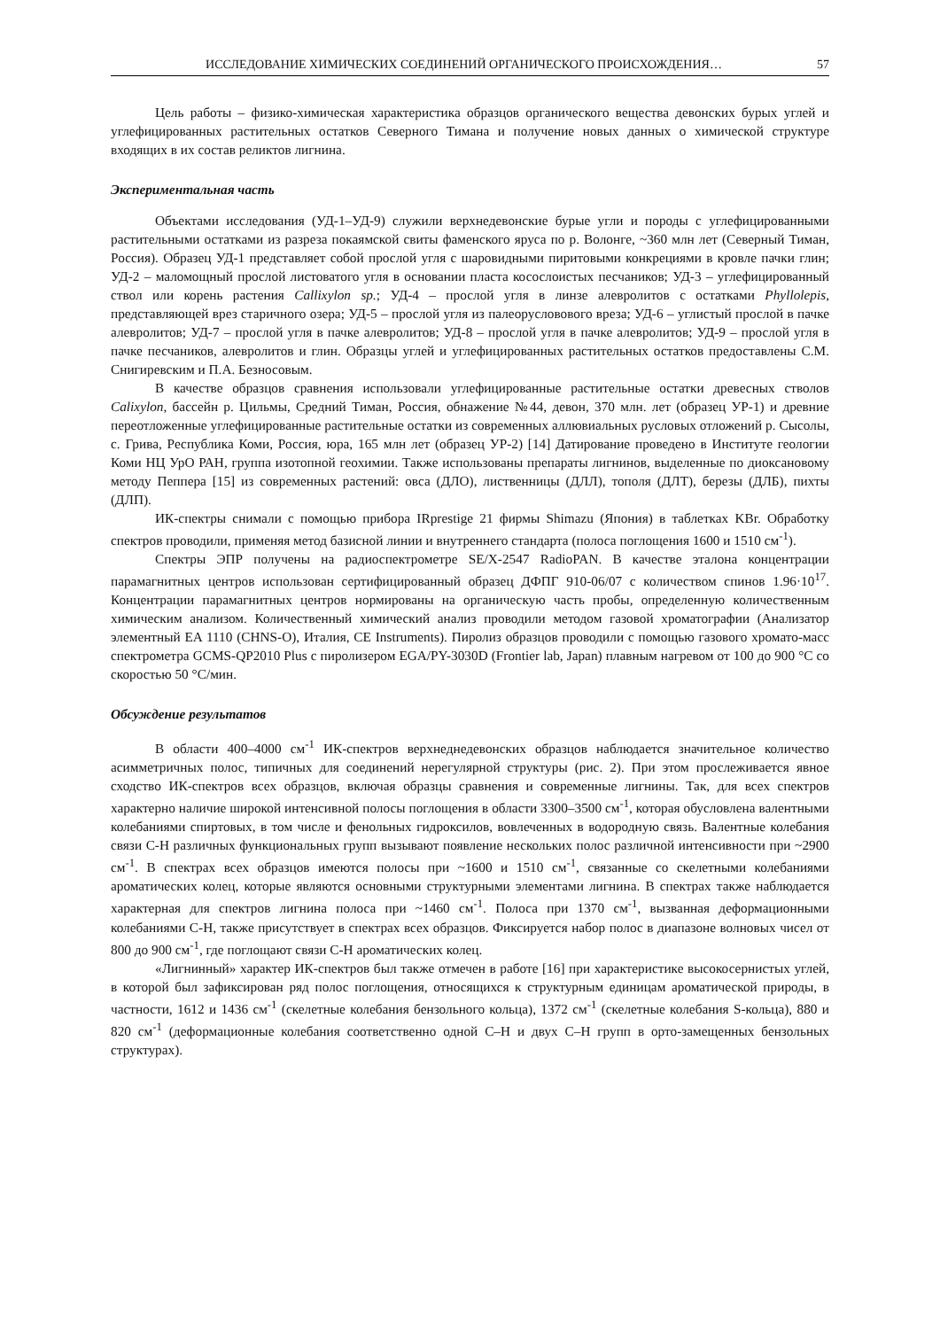ИССЛЕДОВАНИЕ ХИМИЧЕСКИХ СОЕДИНЕНИЙ ОРГАНИЧЕСКОГО ПРОИСХОЖДЕНИЯ… 57
Цель работы – физико-химическая характеристика образцов органического вещества девонских бурых углей и углефицированных растительных остатков Северного Тимана и получение новых данных о химической структуре входящих в их состав реликтов лигнина.
Экспериментальная часть
Объектами исследования (УД-1–УД-9) служили верхнедевонские бурые угли и породы с углефицированными растительными остатками из разреза покаямской свиты фаменского яруса по р. Волонге, ~360 млн лет (Северный Тиман, Россия). Образец УД-1 представляет собой прослой угля с шаровидными пиритовыми конкрециями в кровле пачки глин; УД-2 – маломощный прослой листоватого угля в основании пласта косослоистых песчаников; УД-3 – углефицированный ствол или корень растения Callixylon sp.; УД-4 – прослой угля в линзе алевролитов с остатками Phyllolepis, представляющей врез старичного озера; УД-5 – прослой угля из палеорусловового вреза; УД-6 – углистый прослой в пачке алевролитов; УД-7 – прослой угля в пачке алевролитов; УД-8 – прослой угля в пачке алевролитов; УД-9 – прослой угля в пачке песчаников, алевролитов и глин. Образцы углей и углефицированных растительных остатков предоставлены С.М. Снигиревским и П.А. Безносовым.
В качестве образцов сравнения использовали углефицированные растительные остатки древесных стволов Calixylon, бассейн р. Цильмы, Средний Тиман, Россия, обнажение №44, девон, 370 млн. лет (образец УР-1) и древние переотложенные углефицированные растительные остатки из современных аллювиальных русловых отложений р. Сысолы, с. Грива, Республика Коми, Россия, юра, 165 млн лет (образец УР-2) [14] Датирование проведено в Институте геологии Коми НЦ УрО РАН, группа изотопной геохимии. Также использованы препараты лигнинов, выделенные по диоксановому методу Пеппера [15] из современных растений: овса (ДЛО), лиственницы (ДЛЛ), тополя (ДЛТ), березы (ДЛБ), пихты (ДЛП).
ИК-спектры снимали с помощью прибора IRprestige 21 фирмы Shimazu (Япония) в таблетках KBr. Обработку спектров проводили, применяя метод базисной линии и внутреннего стандарта (полоса поглощения 1600 и 1510 см<sup>-1</sup>).
Спектры ЭПР получены на радиоспектрометре SE/X-2547 RadioPAN. В качестве эталона концентрации парамагнитных центров использован сертифицированный образец ДФПГ 910-06/07 с количеством спинов 1.96·10<sup>17</sup>. Концентрации парамагнитных центров нормированы на органическую часть пробы, определенную количественным химическим анализом. Количественный химический анализ проводили методом газовой хроматографии (Анализатор элементный EA 1110 (CHNS-O), Италия, CE Instruments). Пиролиз образцов проводили с помощью газового хромато-масс спектрометра GCMS-QP2010 Plus с пиролизером EGA/PY-3030D (Frontier lab, Japan) плавным нагревом от 100 до 900 °С со скоростью 50 °С/мин.
Обсуждение результатов
В области 400–4000 см<sup>-1</sup> ИК-спектров верхнеднедевонских образцов наблюдается значительное количество асимметричных полос, типичных для соединений нерегулярной структуры (рис. 2). При этом прослеживается явное сходство ИК-спектров всех образцов, включая образцы сравнения и современные лигнины. Так, для всех спектров характерно наличие широкой интенсивной полосы поглощения в области 3300–3500 см<sup>-1</sup>, которая обусловлена валентными колебаниями спиртовых, в том числе и фенольных гидроксилов, вовлеченных в водородную связь. Валентные колебания связи С-Н различных функциональных групп вызывают появление нескольких полос различной интенсивности при ~2900 см<sup>-1</sup>. В спектрах всех образцов имеются полосы при ~1600 и 1510 см<sup>-1</sup>, связанные со скелетными колебаниями ароматических колец, которые являются основными структурными элементами лигнина. В спектрах также наблюдается характерная для спектров лигнина полоса при ~1460 см<sup>-1</sup>. Полоса при 1370 см<sup>-1</sup>, вызванная деформационными колебаниями С-Н, также присутствует в спектрах всех образцов. Фиксируется набор полос в диапазоне волновых чисел от 800 до 900 см<sup>-1</sup>, где поглощают связи С-Н ароматических колец.
«Лигнинный» характер ИК-спектров был также отмечен в работе [16] при характеристике высокосернистых углей, в которой был зафиксирован ряд полос поглощения, относящихся к структурным единицам ароматической природы, в частности, 1612 и 1436 см<sup>-1</sup> (скелетные колебания бензольного кольца), 1372 см<sup>-1</sup> (скелетные колебания S-кольца), 880 и 820 см<sup>-1</sup> (деформационные колебания соответственно одной С–Н и двух С–Н групп в орто-замещенных бензольных структурах).